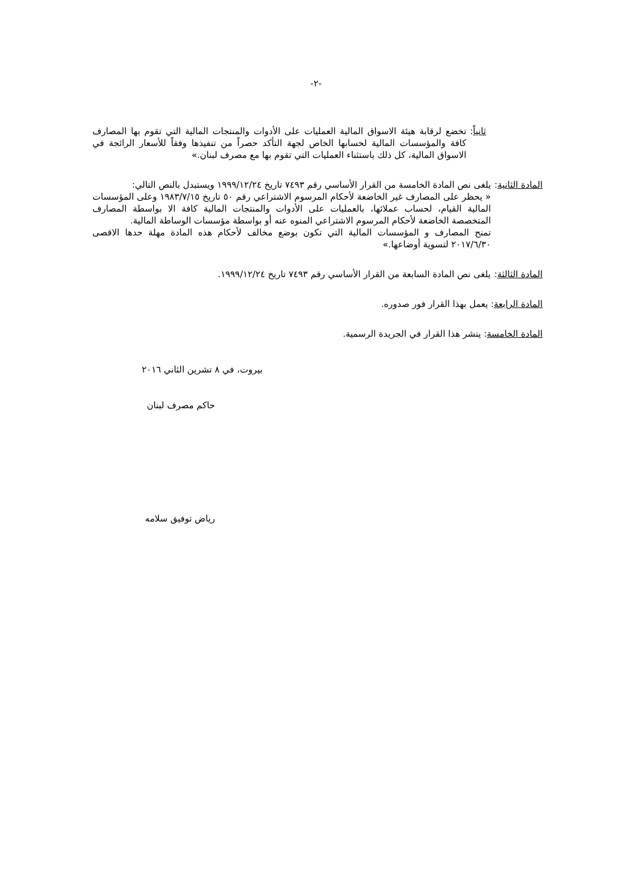-٢-
ثانياً: تخضع لرقابة هيئة الاسواق المالية العمليات على الأدوات والمنتجات المالية التي تقوم بها المصارف كافة والمؤسسات المالية لحسابها الخاص لجهة التأكد حصراً من تنفيذها وفقاً للأسعار الرائجة في الاسواق المالية، كل ذلك باستثناء العمليات التي تقوم بها مع مصرف لبنان.»
المادة الثانية: يلغى نص المادة الخامسة من القرار الأساسي رقم ٧٤٩٣ تاريخ ١٩٩٩/١٢/٢٤ ويستبدل بالنص التالي:
« يحظر على المصارف غير الخاضعة لأحكام المرسوم الاشتراعي رقم ٥٠ تاريخ ١٩٨٣/٧/١٥ وعلى المؤسسات المالية القيام، لحساب عملائها، بالعمليات على الأدوات والمنتجات المالية كافة الا بواسطة المصارف المتخصصة الخاضعة لأحكام المرسوم الاشتراعي المنوه عنه أو بواسطة مؤسسات الوساطة المالية.
تمنح المصارف و المؤسسات المالية التي تكون بوضع مخالف لأحكام هذه المادة مهلة حدها الاقصى ٢٠١٧/٦/٣٠ لتسوية أوضاعها.»
المادة الثالثة: يلغى نص المادة السابعة من القرار الأساسي رقم ٧٤٩٣ تاريخ ١٩٩٩/١٢/٢٤.
المادة الرابعة: يعمل بهذا القرار فور صدوره.
المادة الخامسة: ينشر هذا القرار في الجريدة الرسمية.
بيروت، في ٨ تشرين الثاني ٢٠١٦
حاكم مصرف لبنان
رياض توفيق سلامه